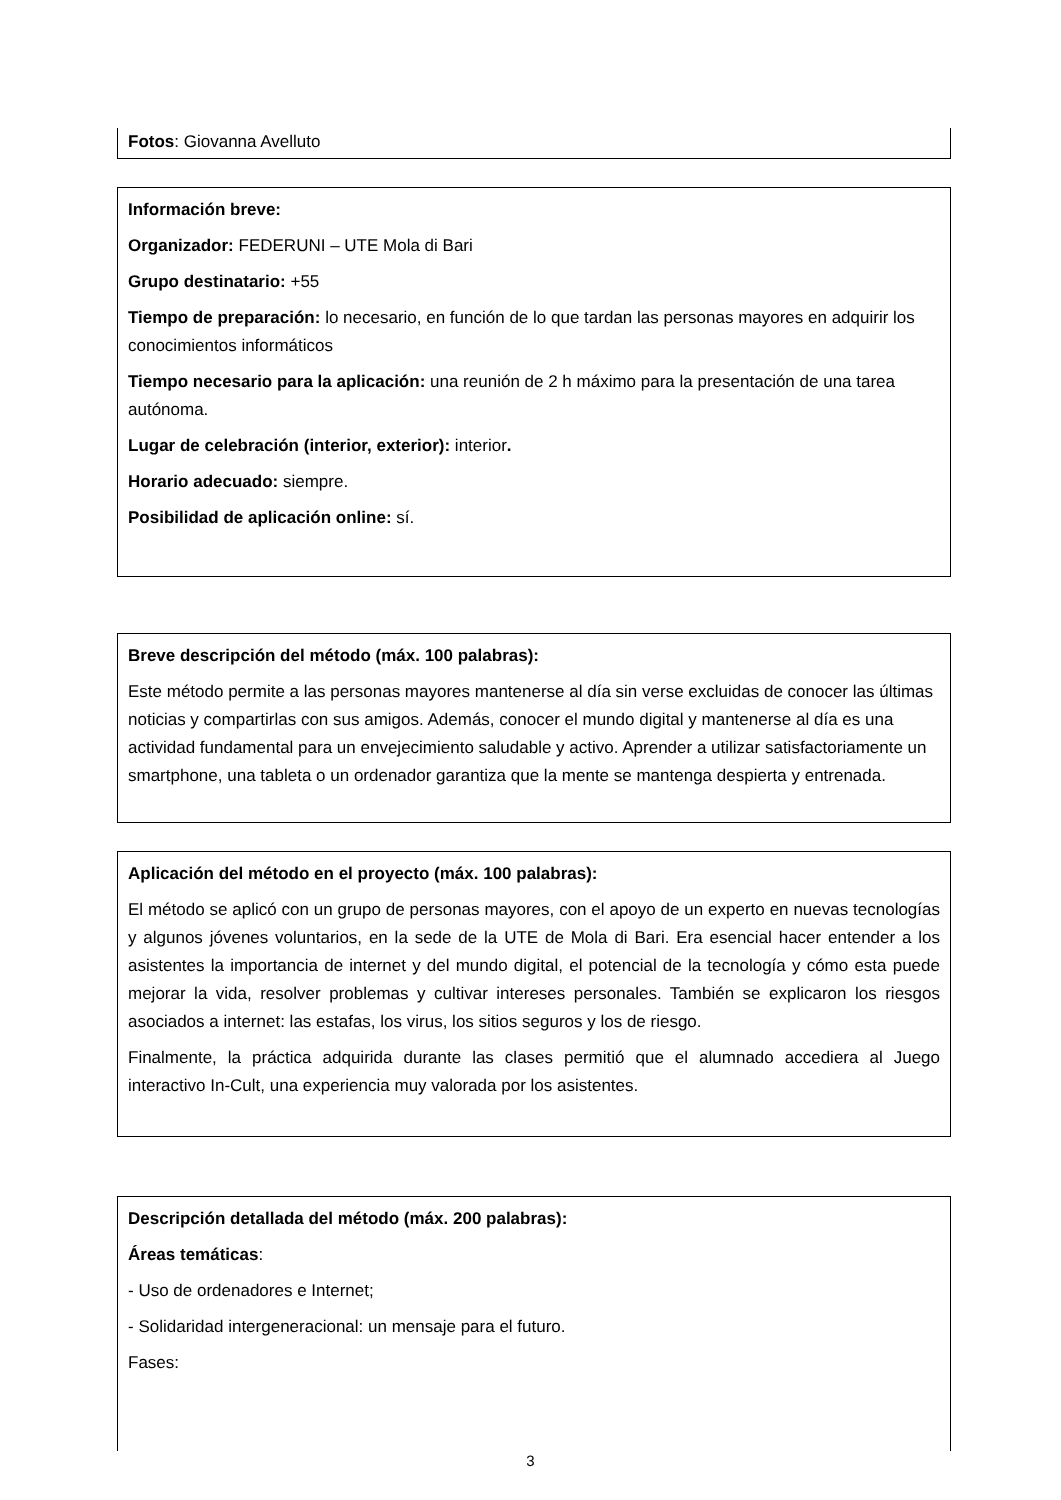Fotos: Giovanna Avelluto
Información breve:
Organizador: FEDERUNI – UTE Mola di Bari
Grupo destinatario: +55
Tiempo de preparación: lo necesario, en función de lo que tardan las personas mayores en adquirir los conocimientos informáticos
Tiempo necesario para la aplicación: una reunión de 2 h máximo para la presentación de una tarea autónoma.
Lugar de celebración (interior, exterior): interior.
Horario adecuado: siempre.
Posibilidad de aplicación online: sí.
Breve descripción del método (máx. 100 palabras):
Este método permite a las personas mayores mantenerse al día sin verse excluidas de conocer las últimas noticias y compartirlas con sus amigos. Además, conocer el mundo digital y mantenerse al día es una actividad fundamental para un envejecimiento saludable y activo. Aprender a utilizar satisfactoriamente un smartphone, una tableta o un ordenador garantiza que la mente se mantenga despierta y entrenada.
Aplicación del método en el proyecto (máx. 100 palabras):
El método se aplicó con un grupo de personas mayores, con el apoyo de un experto en nuevas tecnologías y algunos jóvenes voluntarios, en la sede de la UTE de Mola di Bari. Era esencial hacer entender a los asistentes la importancia de internet y del mundo digital, el potencial de la tecnología y cómo esta puede mejorar la vida, resolver problemas y cultivar intereses personales. También se explicaron los riesgos asociados a internet: las estafas, los virus, los sitios seguros y los de riesgo.
Finalmente, la práctica adquirida durante las clases permitió que el alumnado accediera al Juego interactivo In-Cult, una experiencia muy valorada por los asistentes.
Descripción detallada del método (máx. 200 palabras):
Áreas temáticas:
- Uso de ordenadores e Internet;
- Solidaridad intergeneracional: un mensaje para el futuro.
Fases:
3